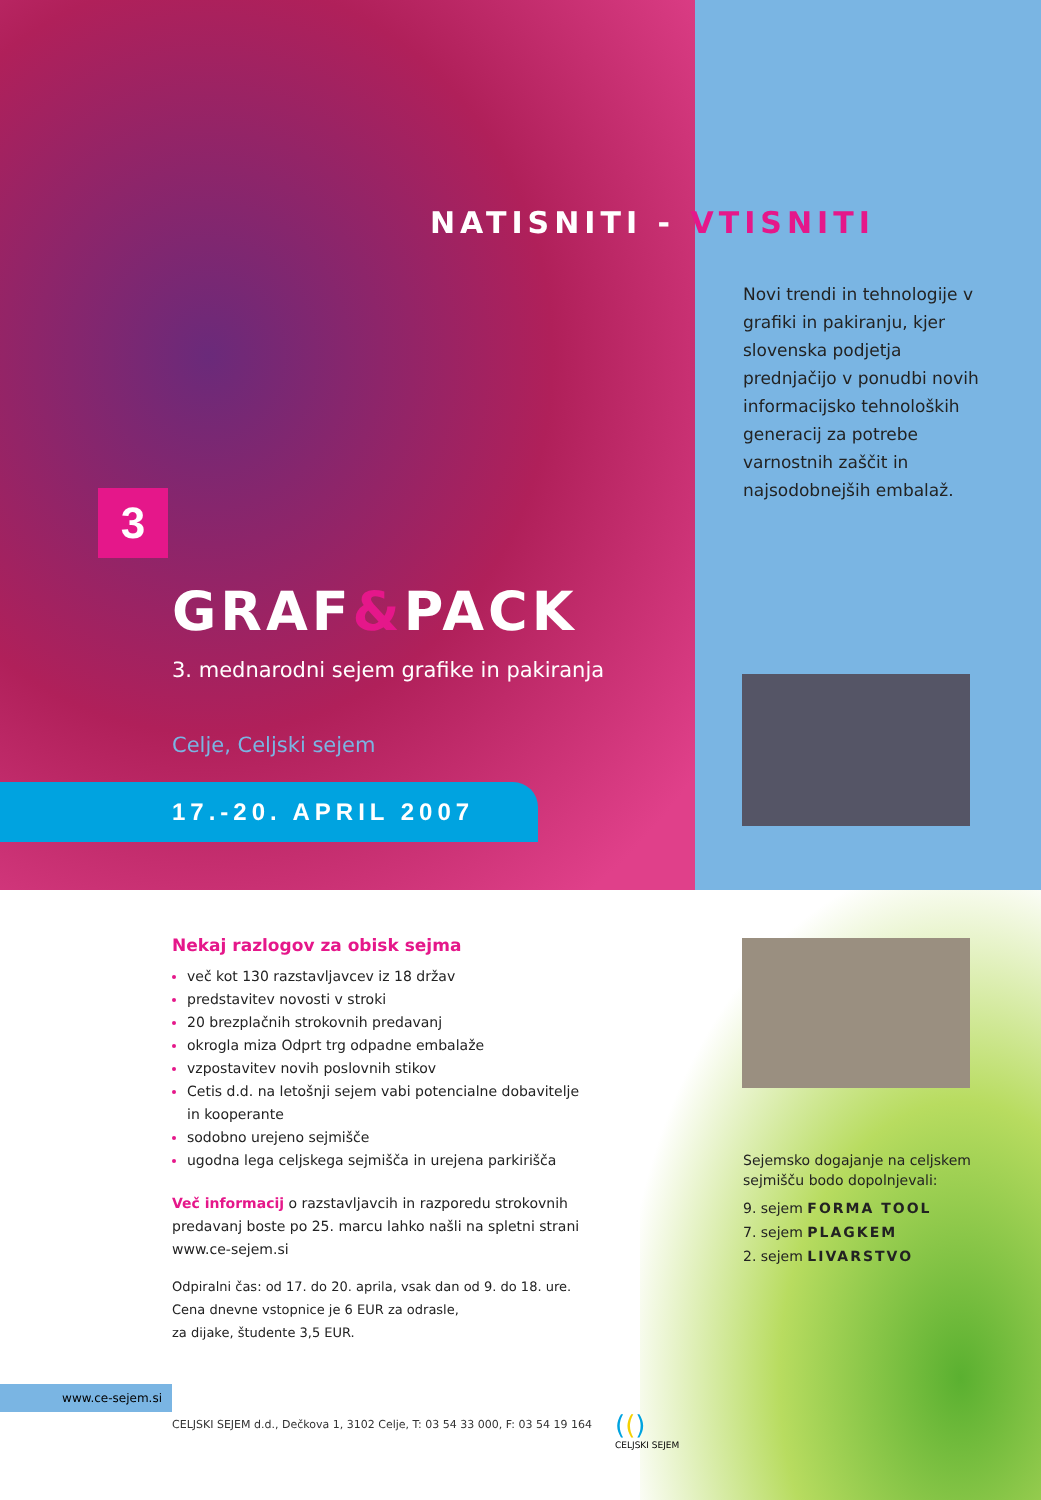NATISNITI - VTISNITI
Novi trendi in tehnologije v grafiki in pakiranju, kjer slovenska podjetja prednjačijo v ponudbi novih informacijsko tehnoloških generacij za potrebe varnostnih zaščit in najsodobnejših embalaž.
3
GRAF&PACK
3. mednarodni sejem grafike in pakiranja
Celje, Celjski sejem
17.-20. APRIL 2007
Nekaj razlogov za obisk sejma
več kot 130 razstavljavcev iz 18 držav
predstavitev novosti v stroki
20 brezplačnih strokovnih predavanj
okrogla miza Odprt trg odpadne embalaže
vzpostavitev novih poslovnih stikov
Cetis d.d. na letošnji sejem vabi potencialne dobavitelje in kooperante
sodobno urejeno sejmišče
ugodna lega celjskega sejmišča in urejena parkirišča
Več informacij o razstavljavcih in razporedu strokovnih predavanj boste po 25. marcu lahko našli na spletni strani www.ce-sejem.si
Odpiralni čas: od 17. do 20. aprila, vsak dan od 9. do 18. ure.
Cena dnevne vstopnice je 6 EUR za odrasle,
za dijake, študente 3,5 EUR.
Sejemsko dogajanje na celjskem sejmišču bodo dopolnjevali:
9. sejem FORMA TOOL
7. sejem PLAGKEM
2. sejem LIVARSTVO
www.ce-sejem.si
CELJSKI SEJEM d.d., Dečkova 1, 3102 Celje, T: 03 54 33 000, F: 03 54 19 164
(()
CELJSKI SEJEM